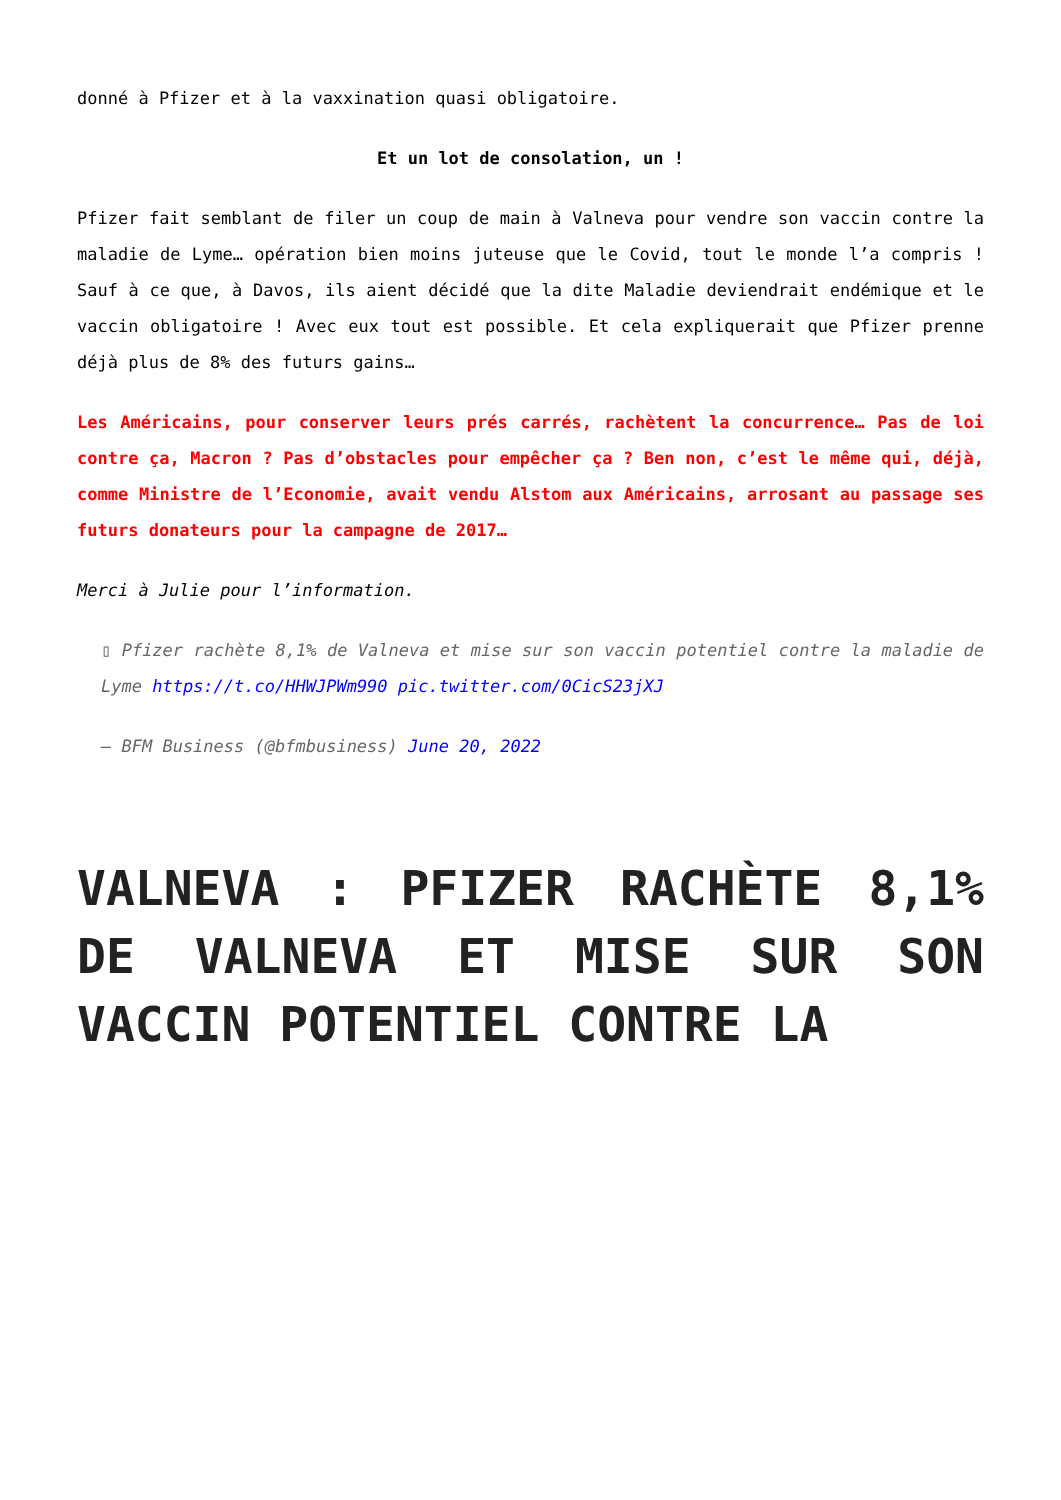donné à Pfizer et à la vaxxination quasi obligatoire.
Et un lot de consolation, un !
Pfizer fait semblant de filer un coup de main à Valneva pour vendre son vaccin contre la maladie de Lyme… opération bien moins juteuse que le Covid, tout le monde l’a compris ! Sauf à ce que, à Davos, ils aient décidé que la dite Maladie deviendrait endémique et le vaccin obligatoire ! Avec eux tout est possible. Et cela expliquerait que Pfizer prenne déjà plus de 8% des futurs gains…
Les Américains, pour conserver leurs prés carrés, rachètent la concurrence… Pas de loi contre ça, Macron ? Pas d’obstacles pour empêcher ça ? Ben non, c’est le même qui, déjà, comme Ministre de l’Economie, avait vendu Alstom aux Américains, arrosant au passage ses futurs donateurs pour la campagne de 2017…
Merci à Julie pour l’information.
▯ Pfizer rachète 8,1% de Valneva et mise sur son vaccin potentiel contre la maladie de Lyme https://t.co/HHWJPWm990 pic.twitter.com/0CicS23jXJ
— BFM Business (@bfmbusiness) June 20, 2022
VALNEVA : PFIZER RACHÈTE 8,1% DE VALNEVA ET MISE SUR SON VACCIN POTENTIEL CONTRE LA